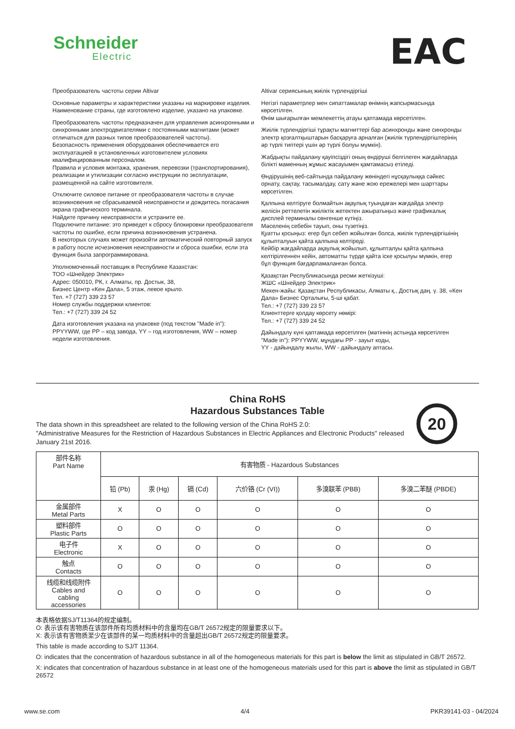Schneider
Electric
EAC
Преобразователь частоты серии Altivar
Основные параметры и характеристики указаны на маркировке изделия.
Наименование страны, где изготовлено изделие, указано на упаковке.
Преобразователь частоты предназначен для управления асинхронными и синхронными электродвигателями с постоянными магнитами (может отличаться для разных типов преобразователей частоты).
Безопасность применения оборудования обеспечивается его эксплуатацией в установленных изготовителем условиях квалифицированным персоналом.
Правила и условия монтажа, хранения, перевозки (транспортирования), реализации и утилизации согласно инструкции по эксплуатации, размещенной на сайте изготовителя.
Отключите силовое питание от преобразователя частоты в случае возникновения не сбрасываемой неисправности и дождитесь погасания экрана графического терминала.
Найдите причину неисправности и устраните ее.
Подключите питание: это приведет к сбросу блокировки преобразователя частоты по ошибке, если причина возникновения устранена.
В некоторых случаях может произойти автоматический повторный запуск в работу после исчезновения неисправности и сброса ошибки, если эта функция была запрограммирована.
Уполномоченный поставщик в Республике Казахстан:
ТОО «Шнейдер Электрик»
Адрес: 050010, РК, г. Алматы, пр. Достык, 38,
Бизнес Центр «Кен Дала», 5 этаж, левое крыло.
Тел. +7 (727) 339 23 57
Номер службы поддержки клиентов:
Тел.: +7 (727) 339 24 52
Дата изготовления указана на упаковке (под текстом "Made in"): PPYYWW, где PP – код завода, YY – год изготовления, WW – номер недели изготовления.
Altivar сериясының жиілік түрлендіргіші
Негізгі параметрлер мен сипаттамалар өнімнің жапсырмасында көрсетілген.
Өнім шығарылған мемлекеттің атауы қаптамада көрсетілген.
Жиілік түрлендіргіші тұрақты магниттері бар асинхронды және синхронды электр қозғалтқыштарын басқаруға арналған (жиілік түрлендіргіштерінің әр түрлі типтері үшін әр түрлі болуы мүмкін).
Жабдықты пайдалану қауіпсіздігі оның өндіруші белгілеген жағдайларда білікті маменның жұмыс жасауымен қамтамасыз етіледі.
Өндірушінің веб-сайтында пайдалану жөніндегі нұсқаулыққа сәйкес орнату, сақтау, тасымалдау, сату және жою ережелері мен шарттары көрсетілген.
Қалпына келтіруге болмайтын ақаулық туындаған жағдайда электр желісін реттелетін жиіліктік жетектен ажыратыңыз және графикалық дисплей терминалы сөнгенше күтіңіз.
Мәселенің себебін тауып, оны түзетіңіз.
Қуатты қосыңыз: егер бұл себеп жойылған болса, жиілік түрлендіргішінің құлыпталуын қайта қалпына келтіреді.
Кейбір жағдайларда ақаулық жойылып, құлыпталуы қайта қалпына келтірілгеннен кейін, автоматты түрде қайта іске қосылуы мүмкін, егер бұл функция бағдарламаланған болса.
Қазақстан Республикасында ресми жеткізуші:
ЖШС «Шнейдер Электрик»
Мекен-жайы: Қазақстан Республикасы, Алматы қ., Достық даң. ү. 38, «Кен Дала» Бизнес Орталығы, 5-ші қабат.
Тел.: +7 (727) 339 23 57
Клиенттерге қолдау көрсету нөмірі:
Тел.: +7 (727) 339 24 52
Дайындалу күні қаптамада көрсетілген (мәтіннің астында көрсетілген "Made in"): PPYYWW, мұндағы PP - зауыт коды,
YY - дайындалу жылы, WW - дайындалу аптасы.
China RoHS
Hazardous Substances Table
20
The data shown in this spreadsheet are related to the following version of the China RoHS 2.0:
"Administrative Measures for the Restriction of Hazardous Substances in Electric Appliances and Electronic Products" released January 21st 2016.
| 部件名称 Part Name | 有害物质 - Hazardous Substances | | | | | |
| --- | --- | --- | --- | --- | --- | --- |
| | 铅 (Pb) | 汞 (Hg) | 镉 (Cd) | 六价铬 (Cr (VI)) | 多溴联苯 (PBB) | 多溴二苯醚 (PBDE) |
| 金属部件 Metal Parts | X | O | O | O | O | O |
| 塑料部件 Plastic Parts | O | O | O | O | O | O |
| 电子件 Electronic | X | O | O | O | O | O |
| 触点 Contacts | O | O | O | O | O | O |
| 线缆和线缆附件 Cables and cabling accessories | O | O | O | O | O | O |
本表格依据SJ/T11364的规定编制。
O: 表示该有害物质在该部件所有均质材料中的含量均在GB/T 26572规定的限量要求以下。
X: 表示该有害物质至少在该部件的某一均质材料中的含量超出GB/T 26572规定的限量要求。
This table is made according to SJ/T 11364.
O: indicates that the concentration of hazardous substance in all of the homogeneous materials for this part is below the limit as stipulated in GB/T 26572.
X: indicates that concentration of hazardous substance in at least one of the homogeneous materials used for this part is above the limit as stipulated in GB/T 26572
www.se.com 4/4 PKR39141-03 - 04/2024